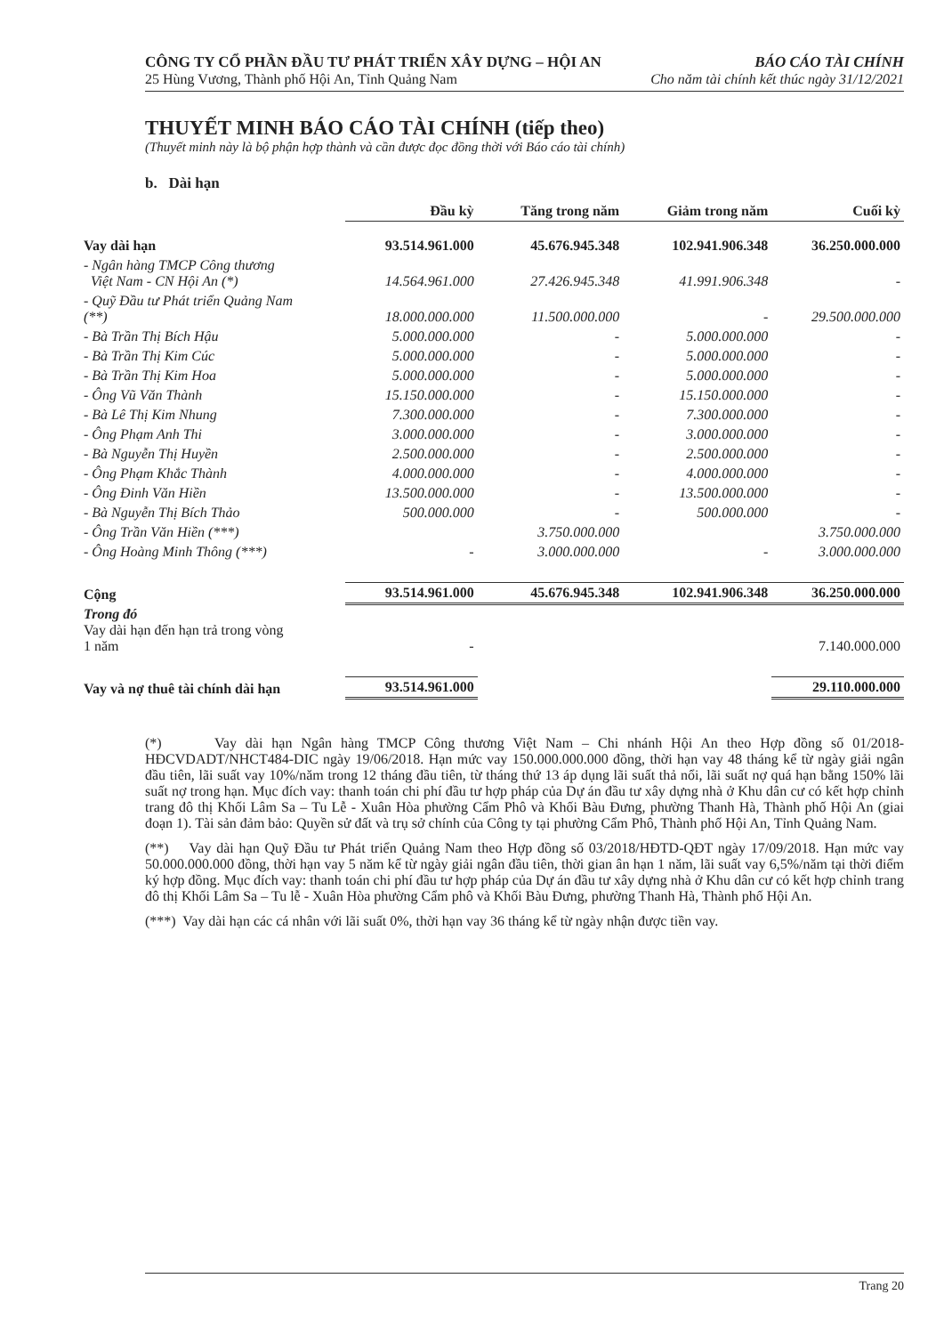CÔNG TY CỔ PHẦN ĐẦU TƯ PHÁT TRIỂN XÂY DỰNG – HỘI AN BÁO CÁO TÀI CHÍNH
25 Hùng Vương, Thành phố Hội An, Tỉnh Quảng Nam Cho năm tài chính kết thúc ngày 31/12/2021
THUYẾT MINH BÁO CÁO TÀI CHÍNH (tiếp theo)
(Thuyết minh này là bộ phận hợp thành và cần được đọc đồng thời với Báo cáo tài chính)
b. Dài hạn
| | Đầu kỳ | Tăng trong năm | Giảm trong năm | Cuối kỳ |
| Vay dài hạn | 93.514.961.000 | 45.676.945.348 | 102.941.906.348 | 36.250.000.000 |
| - Ngân hàng TMCP Công thương Việt Nam - CN Hội An (*) | 14.564.961.000 | 27.426.945.348 | 41.991.906.348 | - |
| - Quỹ Đầu tư Phát triển Quảng Nam (**) | 18.000.000.000 | 11.500.000.000 | - | 29.500.000.000 |
| - Bà Trần Thị Bích Hậu | 5.000.000.000 | - | 5.000.000.000 | - |
| - Bà Trần Thị Kim Cúc | 5.000.000.000 | - | 5.000.000.000 | - |
| - Bà Trần Thị Kim Hoa | 5.000.000.000 | - | 5.000.000.000 | - |
| - Ông Vũ Văn Thành | 15.150.000.000 | - | 15.150.000.000 | - |
| - Bà Lê Thị Kim Nhung | 7.300.000.000 | - | 7.300.000.000 | - |
| - Ông Phạm Anh Thi | 3.000.000.000 | - | 3.000.000.000 | - |
| - Bà Nguyễn Thị Huyền | 2.500.000.000 | - | 2.500.000.000 | - |
| - Ông Phạm Khắc Thành | 4.000.000.000 | - | 4.000.000.000 | - |
| - Ông Đinh Văn Hiền | 13.500.000.000 | - | 13.500.000.000 | - |
| - Bà Nguyễn Thị Bích Thảo | 500.000.000 | - | 500.000.000 | - |
| - Ông Trần Văn Hiền (***) | | 3.750.000.000 | | 3.750.000.000 |
| - Ông Hoàng Minh Thông (***) | - | 3.000.000.000 | - | 3.000.000.000 |
| Cộng | 93.514.961.000 | 45.676.945.348 | 102.941.906.348 | 36.250.000.000 |
| Trong đó Vay dài hạn đến hạn trả trong vòng 1 năm | - | | | 7.140.000.000 |
| Vay và nợ thuê tài chính dài hạn | 93.514.961.000 | | | 29.110.000.000 |
(*) Vay dài hạn Ngân hàng TMCP Công thương Việt Nam – Chi nhánh Hội An theo Hợp đồng số 01/2018-HĐCVDADT/NHCT484-DIC ngày 19/06/2018. Hạn mức vay 150.000.000.000 đồng, thời hạn vay 48 tháng kể từ ngày giải ngân đầu tiên, lãi suất vay 10%/năm trong 12 tháng đầu tiên, từ tháng thứ 13 áp dụng lãi suất thả nổi, lãi suất nợ quá hạn bằng 150% lãi suất nợ trong hạn. Mục đích vay: thanh toán chi phí đầu tư hợp pháp của Dự án đầu tư xây dựng nhà ở Khu dân cư có kết hợp chỉnh trang đô thị Khối Lâm Sa – Tu Lễ - Xuân Hòa phường Cẩm Phô và Khối Bàu Đưng, phường Thanh Hà, Thành phố Hội An (giai đoạn 1). Tài sản đảm bảo: Quyền sử đất và trụ sở chính của Công ty tại phường Cẩm Phô, Thành phố Hội An, Tỉnh Quảng Nam.
(**) Vay dài hạn Quỹ Đầu tư Phát triển Quảng Nam theo Hợp đồng số 03/2018/HĐTD-QĐT ngày 17/09/2018. Hạn mức vay 50.000.000.000 đồng, thời hạn vay 5 năm kể từ ngày giải ngân đầu tiên, thời gian ân hạn 1 năm, lãi suất vay 6,5%/năm tại thời điểm ký hợp đồng. Mục đích vay: thanh toán chi phí đầu tư hợp pháp của Dự án đầu tư xây dựng nhà ở Khu dân cư có kết hợp chỉnh trang đô thị Khối Lâm Sa – Tu lễ - Xuân Hòa phường Cẩm phô và Khối Bàu Đưng, phường Thanh Hà, Thành phố Hội An.
(***) Vay dài hạn các cá nhân với lãi suất 0%, thời hạn vay 36 tháng kể từ ngày nhận được tiền vay.
Trang 20